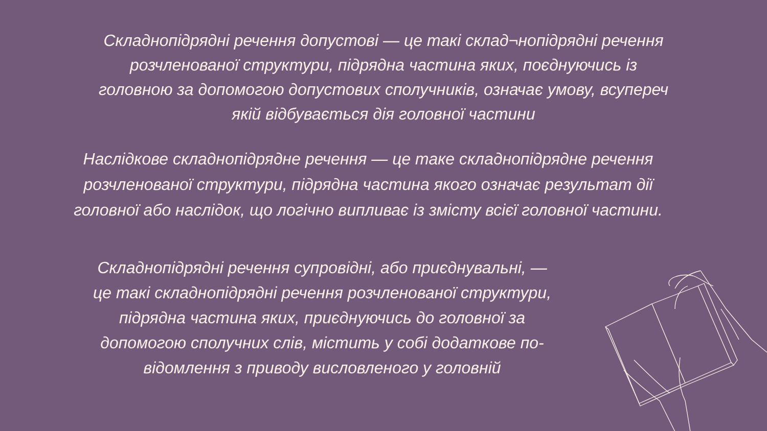Складнопідрядні речення допустові — це такі склад¬нопідрядні речення
розчленованої структури, підрядна частина яких, поєднуючись із
головною за допомогою допустових сполучників, означає умову, всупереч
якій відбувається дія головної частини
Наслідкове складнопідрядне речення — це таке складнопідрядне речення
розчленованої структури, підрядна частина якого означає результат дії
головної або наслідок, що логічно випливає із змісту всієї головної частини.
Складнопідрядні речення супровідні, або приєднувальні, —
це такі складнопідрядні речення розчленованої структури,
підрядна частина яких, приєднуючись до головної за
допомогою сполучних слів, містить у собі додаткове по-
відомлення з приводу висловленого у головній